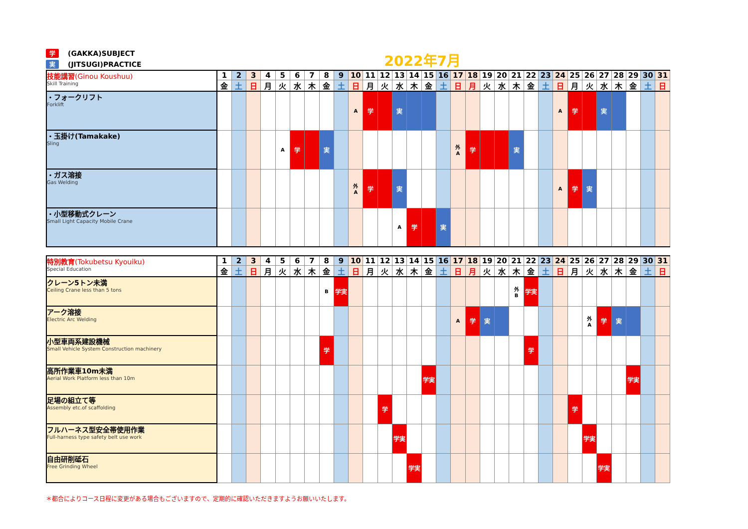学 (GAKKA)SUBJECT
実 (JITSUGI)PRACTICE
2022年7月
| 技能講習 (Ginou Koushuu) Skill Training | 1 | 2 | 3 | 4 | 5 | 6 | 7 | 8 | 9 | 10 | 11 | 12 | 13 | 14 | 15 | 16 | 17 | 18 | 19 | 20 | 21 | 22 | 23 | 24 | 25 | 26 | 27 | 28 | 29 | 30 | 31 |
| | 金 | 土 | 日 | 月 | 火 | 水 | 木 | 金 | 土 | 日 | 月 | 火 | 水 | 木 | 金 | 土 | 日 | 月 | 火 | 水 | 木 | 金 | 土 | 日 | 月 | 火 | 水 | 木 | 金 | 土 | 日 |
| ・フォークリフト Forklift | | | | | | | | | | A | 学 | | 実 | | | | | | | | | | | A | 学 | | 実 | | | | |
| ・玉掛け(Tamakake) Sling | | | | | A | 学 | | 実 | | | | | | | | | 外 A | 学 | | | 実 | | | | | | | | | | |
| ・ガス溶接 Gas Welding | | | | | | | | | | 外 A | 学 | | 実 | | | | | | | | | | | A | 学 | 実 | | | | | |
| ・小型移動式クレーン Small Light Capacity Mobile Crane | | | | | | | | | | | | | A | 学 | | 実 | | | | | | | | | | | | | | | |
| 特別教育 (Tokubetsu Kyouiku) Special Education | 1 | 2 | 3 | 4 | 5 | 6 | 7 | 8 | 9 | 10 | 11 | 12 | 13 | 14 | 15 | 16 | 17 | 18 | 19 | 20 | 21 | 22 | 23 | 24 | 25 | 26 | 27 | 28 | 29 | 30 | 31 |
| | 金 | 土 | 日 | 月 | 火 | 水 | 木 | 金 | 土 | 日 | 月 | 火 | 水 | 木 | 金 | 土 | 日 | 月 | 火 | 水 | 木 | 金 | 土 | 日 | 月 | 火 | 水 | 木 | 金 | 土 | 日 |
| クレーン5トン未満 Ceiling Crane less than 5 tons | | | | | | | | B | 学実 | | | | | | | | | | | | 外 B | 学実 | | | | | | | | | |
| アーク溶接 Electric Arc Welding | | | | | | | | | | | | | | | | | A | 学 | 実 | | | | | | | 外 A | 学 | 実 | | | |
| 小型車両系建設機械 Small Vehicle System Construction machinery | | | | | | | | 学 | | | | | | | | | | | | | | 学 | | | | | | | | | |
| 高所作業車10m未満 Aerial Work Platform less than 10m | | | | | | | | | | | | | | | 学実 | | | | | | | | | | | | | | 学実 | | |
| 足場の組立て等 Assembly etc.of scaffolding | | | | | | | | | | | | 学 | | | | | | | | | | | | | 学 | | | | | | |
| フルハーネス型安全帯使用作業 Full-harness type safety belt use work | | | | | | | | | | | | | 学実 | | | | | | | | | | | | | 学実 | | | | | |
| 自由研削砥石 Free Grinding Wheel | | | | | | | | | | | | | | 学実 | | | | | | | | | | | | | 学実 | | | | |
＊都合によりコース日程に変更がある場合もございますので、定期的に確認いただきますようお願いいたします。